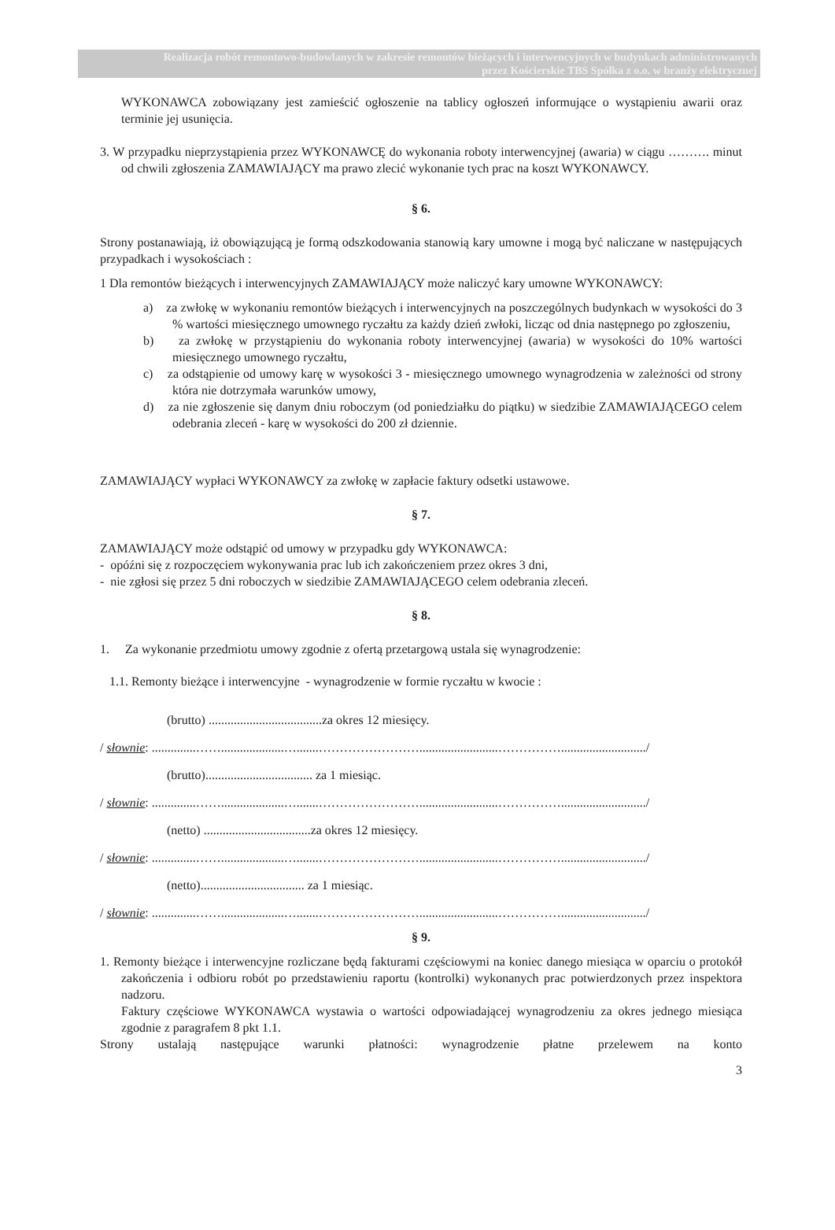Realizacja robót remontowo-budowlanych w zakresie remontów bieżących i interwencyjnych w budynkach administrowanych
przez Kościerskie TBS Spółka z o.o. w branży elektrycznej
WYKONAWCA zobowiązany jest zamieścić ogłoszenie na tablicy ogłoszeń informujące o wystąpieniu awarii oraz terminie jej usunięcia.
3. W przypadku nieprzystąpienia przez WYKONAWCĘ do wykonania roboty interwencyjnej (awaria) w ciągu ………. minut od chwili zgłoszenia ZAMAWIAJĄCY ma prawo zlecić wykonanie tych prac na koszt WYKONAWCY.
§ 6.
Strony postanawiają, iż obowiązującą je formą odszkodowania stanowią kary umowne i mogą być naliczane w następujących przypadkach i wysokościach :
1 Dla remontów bieżących i interwencyjnych ZAMAWIAJĄCY może naliczyć kary umowne WYKONAWCY:
a) za zwłokę w wykonaniu remontów bieżących i interwencyjnych na poszczególnych budynkach w wysokości do 3 % wartości miesięcznego umownego ryczałtu za każdy dzień zwłoki, licząc od dnia następnego po zgłoszeniu,
b) za zwłokę w przystąpieniu do wykonania roboty interwencyjnej (awaria) w wysokości do 10% wartości miesięcznego umownego ryczałtu,
c) za odstąpienie od umowy karę w wysokości 3 - miesięcznego umownego wynagrodzenia w zależności od strony która nie dotrzymała warunków umowy,
d) za nie zgłoszenie się danym dniu roboczym (od poniedziałku do piątku) w siedzibie ZAMAWIAJĄCEGO celem odebrania zleceń - karę w wysokości do 200 zł dziennie.
ZAMAWIAJĄCY wypłaci WYKONAWCY za zwłokę w zapłacie faktury odsetki ustawowe.
§ 7.
ZAMAWIAJĄCY może odstąpić od umowy w przypadku gdy WYKONAWCA:
- opóźni się z rozpoczęciem wykonywania prac lub ich zakończeniem przez okres 3 dni,
- nie zgłosi się przez 5 dni roboczych w siedzibie ZAMAWIAJĄCEGO celem odebrania zleceń.
§ 8.
1. Za wykonanie przedmiotu umowy zgodnie z ofertą przetargową ustala się wynagrodzenie:
1.1. Remonty bieżące i interwencyjne - wynagrodzenie w formie ryczałtu w kwocie :
(brutto) ....................................za okres 12 miesięcy.
/ słownie: ..............……....................….......…………………….........................…………….........................../
(brutto).................................. za 1 miesiąc.
/ słownie: ..............……....................….......…………………….........................…………….........................../
(netto) ..................................za okres 12 miesięcy.
/ słownie: ..............……....................….......…………………….........................…………….........................../
(netto)................................. za 1 miesiąc.
/ słownie: ..............……....................….......…………………….........................…………….........................../
§ 9.
1. Remonty bieżące i interwencyjne rozliczane będą fakturami częściowymi na koniec danego miesiąca w oparciu o protokół zakończenia i odbioru robót po przedstawieniu raportu (kontrolki) wykonanych prac potwierdzonych przez inspektora nadzoru.
Faktury częściowe WYKONAWCA wystawia o wartości odpowiadającej wynagrodzeniu za okres jednego miesiąca zgodnie z paragrafem 8 pkt 1.1.
Strony ustalają następujące warunki płatności: wynagrodzenie płatne przelewem na konto
3